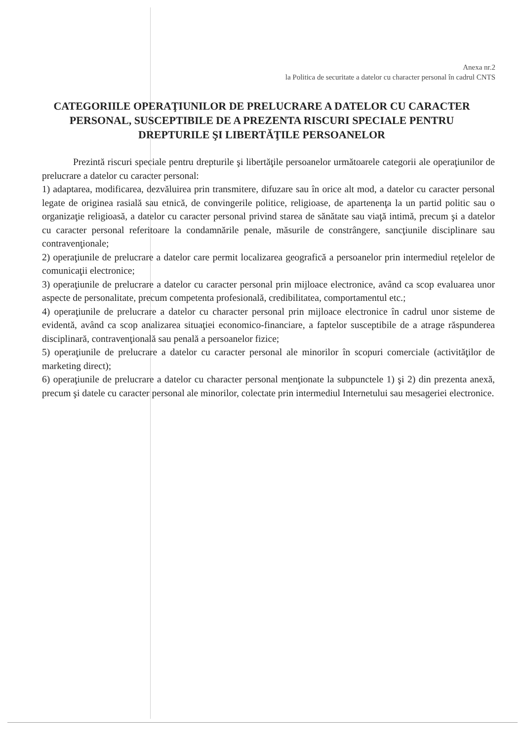Anexa nr.2
la Politica de securitate a datelor cu character personal în cadrul CNTS
CATEGORIILE OPERAŢIUNILOR DE PRELUCRARE A DATELOR CU CARACTER PERSONAL, SUSCEPTIBILE DE A PREZENTA RISCURI SPECIALE PENTRU DREPTURILE ŞI LIBERTĂŢILE PERSOANELOR
Prezintă riscuri speciale pentru drepturile şi libertăţile persoanelor următoarele categorii ale operaţiunilor de prelucrare a datelor cu caracter personal:
1) adaptarea, modificarea, dezvăluirea prin transmitere, difuzare sau în orice alt mod, a datelor cu caracter personal legate de originea rasială sau etnică, de convingerile politice, religioase, de apartenenţa la un partid politic sau o organizaţie religioasă, a datelor cu caracter personal privind starea de sănătate sau viaţă intimă, precum şi a datelor cu caracter personal referitoare la condamnările penale, măsurile de constrângere, sancţiunile disciplinare sau contravenţionale;
2) operaţiunile de prelucrare a datelor care permit localizarea geografică a persoanelor prin intermediul reţelelor de comunicaţii electronice;
3) operaţiunile de prelucrare a datelor cu caracter personal prin mijloace electronice, având ca scop evaluarea unor aspecte de personalitate, precum competenta profesională, credibilitatea, comportamentul etc.;
4) operaţiunile de prelucrare a datelor cu character personal prin mijloace electronice în cadrul unor sisteme de evidentă, având ca scop analizarea situaţiei economico-financiare, a faptelor susceptibile de a atrage răspunderea disciplinară, contravenţională sau penală a persoanelor fizice;
5) operaţiunile de prelucrare a datelor cu caracter personal ale minorilor în scopuri comerciale (activităţilor de marketing direct);
6) operaţiunile de prelucrare a datelor cu character personal menţionate la subpunctele 1) şi 2) din prezenta anexă, precum şi datele cu caracter personal ale minorilor, colectate prin intermediul Internetului sau mesageriei electronice.